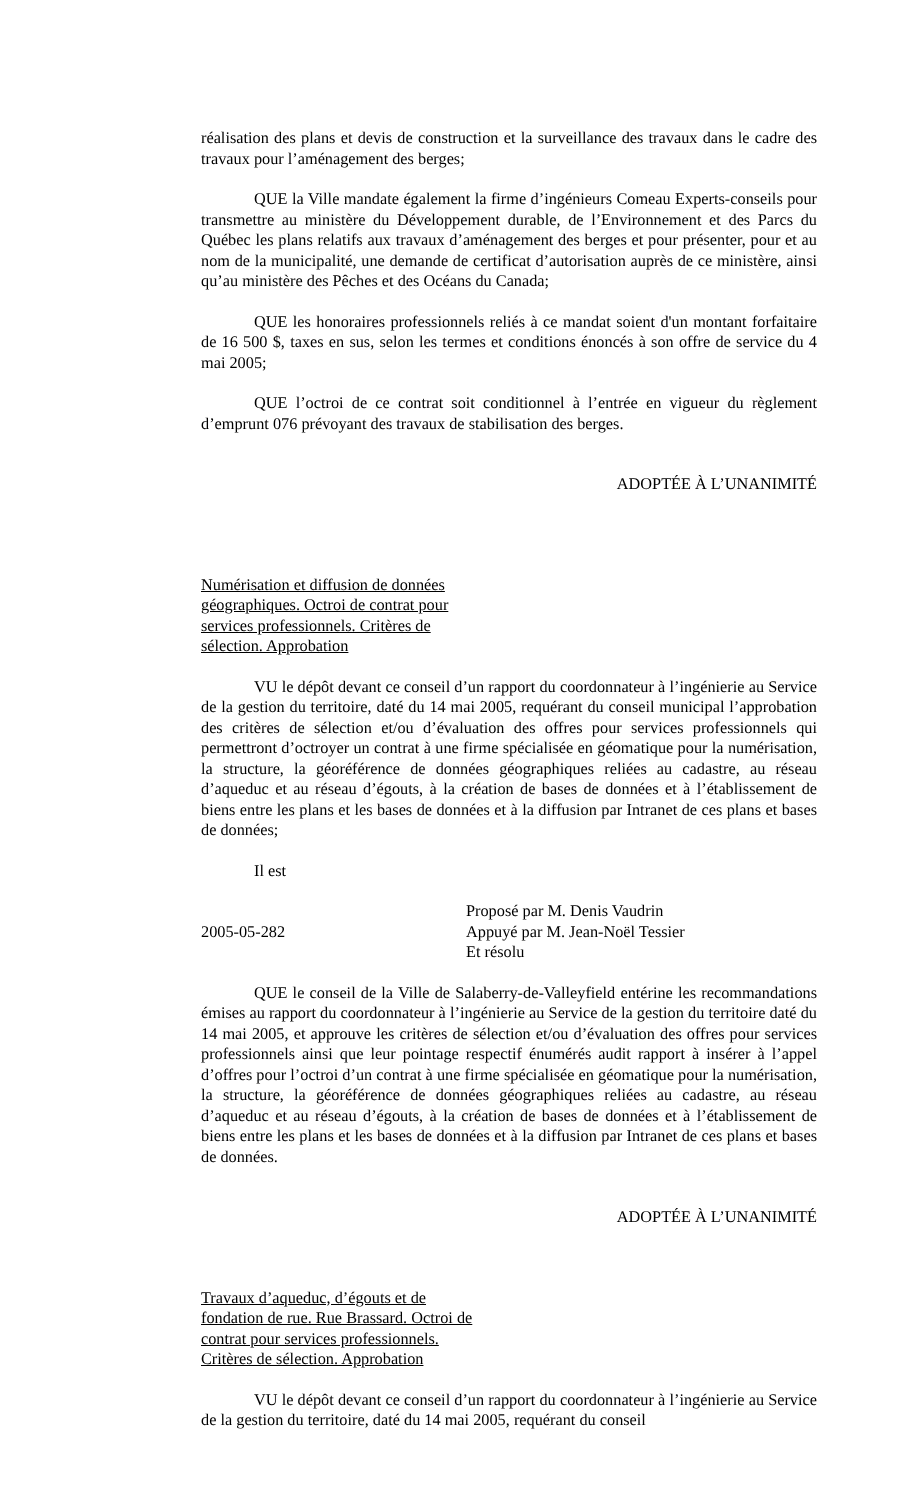réalisation des plans et devis de construction et la surveillance des travaux dans le cadre des travaux pour l’aménagement des berges;
QUE la Ville mandate également la firme d’ingénieurs Comeau Experts-conseils pour transmettre au ministère du Développement durable, de l’Environnement et des Parcs du Québec les plans relatifs aux travaux d’aménagement des berges et pour présenter, pour et au nom de la municipalité, une demande de certificat d’autorisation auprès de ce ministère, ainsi qu’au ministère des Pêches et des Océans du Canada;
QUE les honoraires professionnels reliés à ce mandat soient d'un montant forfaitaire de 16 500 $, taxes en sus, selon les termes et conditions énoncés à son offre de service du 4 mai 2005;
QUE l’octroi de ce contrat soit conditionnel à l’entrée en vigueur du règlement d’emprunt 076 prévoyant des travaux de stabilisation des berges.
ADOPTÉE À L’UNANIMITÉ
Numérisation et diffusion de données géographiques. Octroi de contrat pour services professionnels. Critères de sélection. Approbation
VU le dépôt devant ce conseil d’un rapport du coordonnateur à l’ingénierie au Service de la gestion du territoire, daté du 14 mai 2005, requérant du conseil municipal l’approbation des critères de sélection et/ou d’évaluation des offres pour services professionnels qui permettront d’octroyer un contrat à une firme spécialisée en géomatique pour la numérisation, la structure, la géoréférence de données géographiques reliées au cadastre, au réseau d’aqueduc et au réseau d’égouts, à la création de bases de données et à l’établissement de biens entre les plans et les bases de données et à la diffusion par Intranet de ces plans et bases de données;
Il est
2005-05-282 Proposé par M. Denis Vaudrin
Appuyé par M. Jean-Noël Tessier
Et résolu
QUE le conseil de la Ville de Salaberry-de-Valleyfield entérine les recommandations émises au rapport du coordonnateur à l’ingénierie au Service de la gestion du territoire daté du 14 mai 2005, et approuve les critères de sélection et/ou d’évaluation des offres pour services professionnels ainsi que leur pointage respectif énumérés audit rapport à insérer à l’appel d’offres pour l’octroi d’un contrat à une firme spécialisée en géomatique pour la numérisation, la structure, la géoréférence de données géographiques reliées au cadastre, au réseau d’aqueduc et au réseau d’égouts, à la création de bases de données et à l’établissement de biens entre les plans et les bases de données et à la diffusion par Intranet de ces plans et bases de données.
ADOPTÉE À L’UNANIMITÉ
Travaux d’aqueduc, d’égouts et de fondation de rue. Rue Brassard. Octroi de contrat pour services professionnels. Critères de sélection. Approbation
VU le dépôt devant ce conseil d’un rapport du coordonnateur à l’ingénierie au Service de la gestion du territoire, daté du 14 mai 2005, requérant du conseil